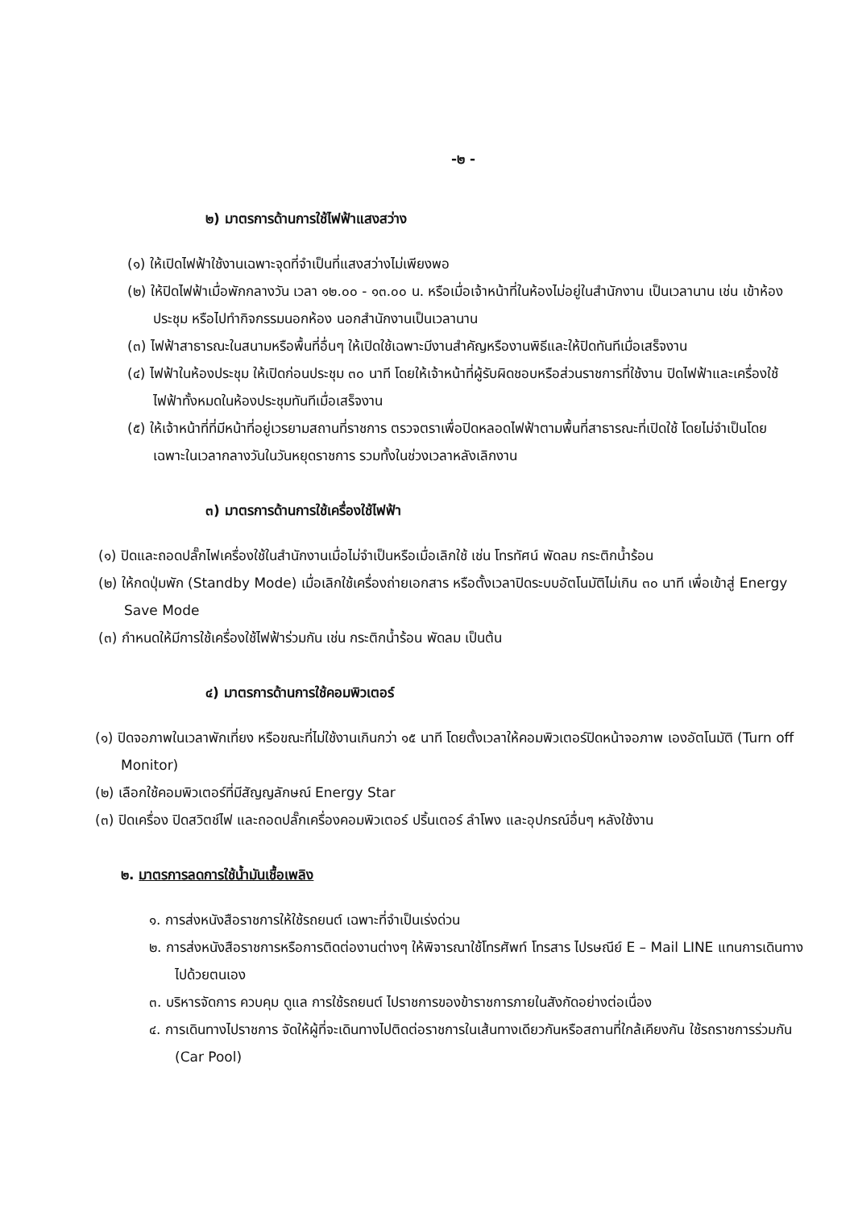-๒ -
๒) มาตรการด้านการใช้ไฟฟ้าแสงสว่าง
(๑) ให้เปิดไฟฟ้าใช้งานเฉพาะจุดที่จำเป็นที่แสงสว่างไม่เพียงพอ
(๒) ให้ปิดไฟฟ้าเมื่อพักกลางวัน เวลา ๑๒.๐๐ - ๑๓.๐๐ น. หรือเมื่อเจ้าหน้าที่ในห้องไม่อยู่ในสำนักงาน เป็นเวลานาน เช่น เข้าห้องประชุม หรือไปทำกิจกรรมนอกห้อง นอกสำนักงานเป็นเวลานาน
(๓) ไฟฟ้าสาธารณะในสนามหรือพื้นที่อื่นๆ ให้เปิดใช้เฉพาะมีงานสำคัญหรืองานพิธีและให้ปิดทันทีเมื่อเสร็จงาน
(๔) ไฟฟ้าในห้องประชุม ให้เปิดก่อนประชุม ๓๐ นาที โดยให้เจ้าหน้าที่ผู้รับผิดชอบหรือส่วนราชการที่ใช้งาน ปิดไฟฟ้าและเครื่องใช้ไฟฟ้าทั้งหมดในห้องประชุมทันทีเมื่อเสร็จงาน
(๕) ให้เจ้าหน้าที่ที่มีหน้าที่อยู่เวรยามสถานที่ราชการ ตรวจตราเพื่อปิดหลอดไฟฟ้าตามพื้นที่สาธารณะที่เปิดใช้ โดยไม่จำเป็นโดยเฉพาะในเวลากลางวันในวันหยุดราชการ รวมทั้งในช่วงเวลาหลังเลิกงาน
๓) มาตรการด้านการใช้เครื่องใช้ไฟฟ้า
(๑) ปิดและถอดปลั๊กไฟเครื่องใช้ในสำนักงานเมื่อไม่จำเป็นหรือเมื่อเลิกใช้ เช่น โทรทัศน์ พัดลม กระติกน้ำร้อน
(๒) ให้กดปุ่มพัก (Standby Mode) เมื่อเลิกใช้เครื่องถ่ายเอกสาร หรือตั้งเวลาปิดระบบอัตโนมัติไม่เกิน ๓๐ นาที เพื่อเข้าสู่ Energy Save Mode
(๓) กำหนดให้มีการใช้เครื่องใช้ไฟฟ้าร่วมกัน เช่น กระติกน้ำร้อน พัดลม เป็นต้น
๔) มาตรการด้านการใช้คอมพิวเตอร์
(๑) ปิดจอภาพในเวลาพักเที่ยง หรือขณะที่ไม่ใช้งานเกินกว่า ๑๕ นาที โดยตั้งเวลาให้คอมพิวเตอร์ปิดหน้าจอภาพ เองอัตโนมัติ (Turn off Monitor)
(๒) เลือกใช้คอมพิวเตอร์ที่มีสัญญลักษณ์ Energy Star
(๓) ปิดเครื่อง ปิดสวิตช์ไฟ และถอดปลั๊กเครื่องคอมพิวเตอร์ ปริ้นเตอร์ ลำโพง และอุปกรณ์อื่นๆ หลังใช้งาน
๒. มาตรการลดการใช้น้ำมันเชื้อเพลิง
๑. การส่งหนังสือราชการให้ใช้รถยนต์ เฉพาะที่จำเป็นเร่งด่วน
๒. การส่งหนังสือราชการหรือการติดต่องานต่างๆ ให้พิจารณาใช้โทรศัพท์ โทรสาร ไปรษณีย์ E – Mail LINE แทนการเดินทางไปด้วยตนเอง
๓. บริหารจัดการ ควบคุม ดูแล การใช้รถยนต์ ไปราชการของข้าราชการภายในสังกัดอย่างต่อเนื่อง
๔. การเดินทางไปราชการ จัดให้ผู้ที่จะเดินทางไปติดต่อราชการในเส้นทางเดียวกันหรือสถานที่ใกล้เคียงกัน ใช้รถราชการร่วมกัน (Car Pool)